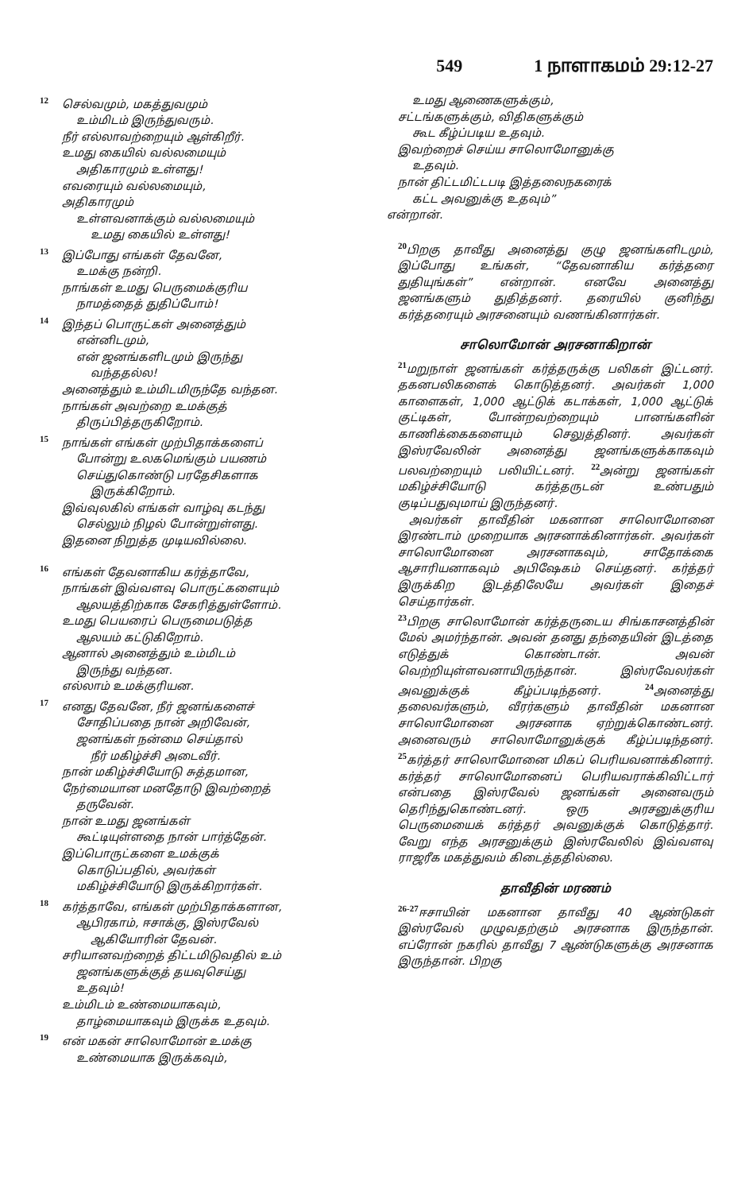549 1 நாளாகமம் 29:12-27
<sup>12</sup> செல்வமும், மகத்துவமும்
உம்மிடம் இருந்துவரும்.
நீர் எல்லாவற்றையும் ஆள்கிறீர்.
உமது கையில் வல்லமையும்
அதிகாரமும் உள்ளது!
எவரையும் வல்லமையும்,
அதிகாரமும்
உள்ளவனாக்கும் வல்லமையும்
உமது கையில் உள்ளது!
<sup>13</sup> இப்போது எங்கள் தேவனே,
உமக்கு நன்றி.
நாங்கள் உமது பெருமைக்குரிய
நாமத்தைத் துதிப்போம்!
<sup>14</sup> இந்தப் பொருட்கள் அனைத்தும்
என்னிடமும்,
என் ஜனங்களிடமும் இருந்து
வந்ததல்ல!
அனைத்தும் உம்மிடமிருந்தே வந்தன.
நாங்கள் அவற்றை உமக்குத்
திருப்பித்தருகிறோம்.
<sup>15</sup> நாங்கள் எங்கள் முற்பிதாக்களைப்
போன்று உலகமெங்கும் பயணம்
செய்துகொண்டு பரதேசிகளாக
இருக்கிறோம்.
இவ்வுலகில் எங்கள் வாழ்வு கடந்து
செல்லும் நிழல் போன்றுள்ளது.
இதனை நிறுத்த முடியவில்லை.
<sup>16</sup> எங்கள் தேவனாகிய கர்த்தாவே,
நாங்கள் இவ்வளவு பொருட்களையும்
ஆலயத்திற்காக சேகரித்துள்ளோம்.
உமது பெயரைப் பெருமைபடுத்த
ஆலயம் கட்டுகிறோம்.
ஆனால் அனைத்தும் உம்மிடம்
இருந்து வந்தன.
எல்லாம் உமக்குரியன.
<sup>17</sup> எனது தேவனே, நீர் ஜனங்களைச்
சோதிப்பதை நான் அறிவேன்,
ஜனங்கள் நன்மை செய்தால்
நீர் மகிழ்ச்சி அடைவீர்.
நான் மகிழ்ச்சியோடு சுத்தமான,
நேர்மையான மனதோடு இவற்றைத்
தருவேன்.
நான் உமது ஜனங்கள்
கூட்டியுள்ளதை நான் பார்த்தேன்.
இப்பொருட்களை உமக்குக்
கொடுப்பதில், அவர்கள்
மகிழ்ச்சியோடு இருக்கிறார்கள்.
<sup>18</sup> கர்த்தாவே, எங்கள் முற்பிதாக்களான,
ஆபிரகாம், ஈசாக்கு, இஸ்ரவேல்
ஆகியோரின் தேவன்.
சரியானவற்றைத் திட்டமிடுவதில் உம்
ஜனங்களுக்குத் தயவுசெய்து
உதவும்!
உம்மிடம் உண்மையாகவும்,
தாழ்மையாகவும் இருக்க உதவும்.
<sup>19</sup> என் மகன் சாலொமோன் உமக்கு
உண்மையாக இருக்கவும்,
உமது ஆணைகளுக்கும்,
சட்டங்களுக்கும், விதிகளுக்கும்
கூட கீழ்ப்படிய உதவும்.
இவற்றைச் செய்ய சாலொமோனுக்கு
உதவும்.
நான் திட்டமிட்டபடி இத்தலைநகரைக்
கட்ட அவனுக்கு உதவும்”
என்றான்.
<sup>20</sup> பிறகு தாவீது அனைத்து குழு ஜனங்களிடமும், இப்போது உங்கள், “தேவனாகிய கர்த்தரை துதியுங்கள்” என்றான். எனவே அனைத்து ஜனங்களும் துதித்தனர். தரையில் குனிந்து கர்த்தரையும் அரசனையும் வணங்கினார்கள்.
சாலொமோன் அரசனாகிறான்
<sup>21</sup> மறுநாள் ஜனங்கள் கர்த்தருக்கு பலிகள் இட்டனர். தகனபலிகளைக் கொடுத்தனர். அவர்கள் 1,000 காளைகள், 1,000 ஆட்டுக் கடாக்கள், 1,000 ஆட்டுக் குட்டிகள், போன்றவற்றையும் பானங்களின் காணிக்கைகளையும் செலுத்தினர். அவர்கள் இஸ்ரவேலின் அனைத்து ஜனங்களுக்காகவும் பலவற்றையும் பலியிட்டனர். <sup>22</sup>அன்று ஜனங்கள் மகிழ்ச்சியோடு கர்த்தருடன் உண்பதும் குடிப்பதுவுமாய் இருந்தனர்.
அவர்கள் தாவீதின் மகனான சாலொமோனை இரண்டாம் முறையாக அரசனாக்கினார்கள். அவர்கள் சாலொமோனை அரசனாகவும், சாதோக்கை ஆசாரியனாகவும் அபிஷேகம் செய்தனர். கர்த்தர் இருக்கிற இடத்திலேயே அவர்கள் இதைச் செய்தார்கள்.
<sup>23</sup> பிறகு சாலொமோன் கர்த்தருடைய சிங்காசனத்தின் மேல் அமர்ந்தான். அவன் தனது தந்தையின் இடத்தை எடுத்துக் கொண்டான். அவன் வெற்றியுள்ளவனாயிருந்தான். இஸ்ரவேலர்கள் அவனுக்குக் கீழ்ப்படிந்தனர். <sup>24</sup>அனைத்து தலைவர்களும், வீரர்களும் தாவீதின் மகனான சாலொமோனை அரசனாக ஏற்றுக்கொண்டனர். அனைவரும் சாலொமோனுக்குக் கீழ்ப்படிந்தனர். <sup>25</sup>கர்த்தர் சாலொமோனை மிகப் பெரியவனாக்கினார். கர்த்தர் சாலொமோனைப் பெரியவராக்கிவிட்டார் என்பதை இஸ்ரவேல் ஜனங்கள் அனைவரும் தெரிந்துகொண்டனர். ஒரு அரசனுக்குரிய பெருமையைக் கர்த்தர் அவனுக்குக் கொடுத்தார். வேறு எந்த அரசனுக்கும் இஸ்ரவேலில் இவ்வளவு ராஜரீக மகத்துவம் கிடைத்ததில்லை.
தாவீதின் மரணம்
<sup>26-27</sup>ஈசாயின் மகனான தாவீது 40 ஆண்டுகள் இஸ்ரவேல் முழுவதற்கும் அரசனாக இருந்தான். எப்ரோன் நகரில் தாவீது 7 ஆண்டுகளுக்கு அரசனாக இருந்தான். பிறகு